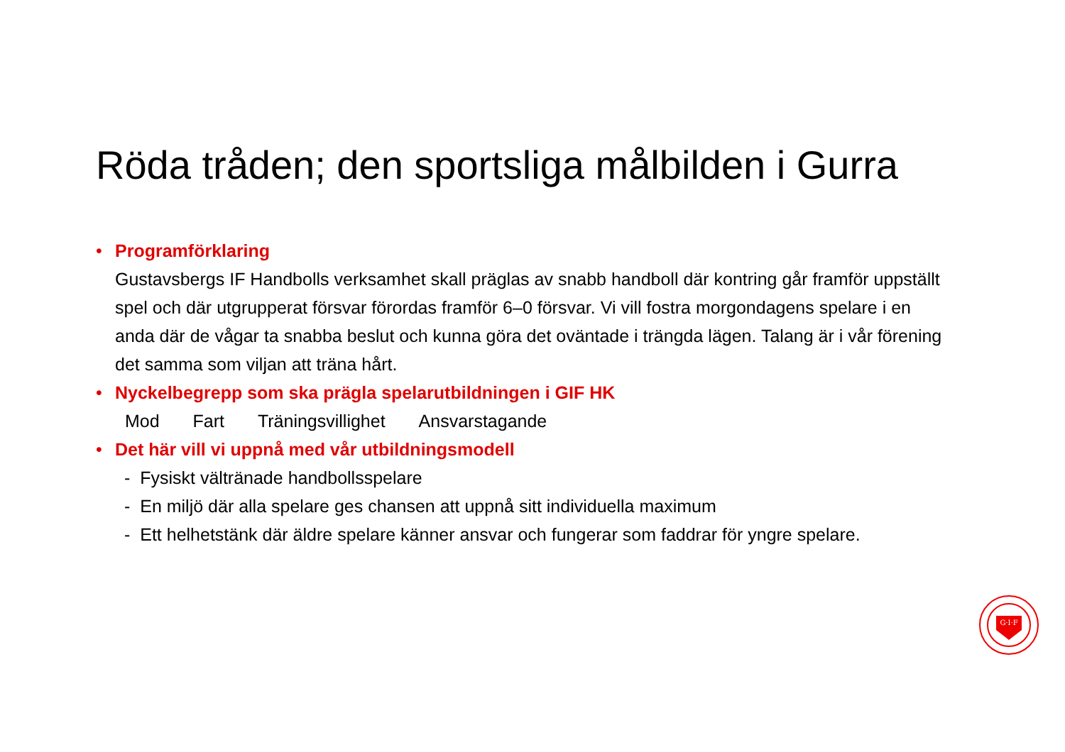Röda tråden; den sportsliga målbilden i Gurra
• Programförklaring
Gustavsbergs IF Handbolls verksamhet skall präglas av snabb handboll där kontring går framför uppställt spel och där utgrupperat försvar förordas framför 6–0 försvar. Vi vill fostra morgondagens spelare i en anda där de vågar ta snabba beslut och kunna göra det oväntade i trängda lägen. Talang är i vår förening det samma som viljan att träna hårt.
• Nyckelbegrepp som ska prägla spelarutbildningen i GIF HK
Mod Fart Träningsvillighet Ansvarstagande
• Det här vill vi uppnå med vår utbildningsmodell
- Fysiskt vältränade handbollsspelare
- En miljö där alla spelare ges chansen att uppnå sitt individuella maximum
- Ett helhetstänk där äldre spelare känner ansvar och fungerar som faddrar för yngre spelare.
G·I·F